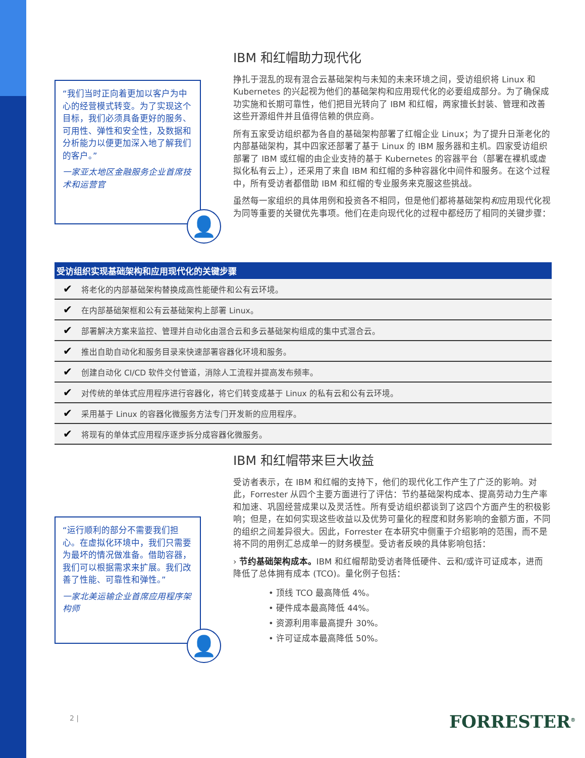“我们当时正向着更加以客户为中心的经营模式转变。为了实现这个目标，我们必须具备更好的服务、可用性、弹性和安全性，及数据和分析能力以便更加深入地了解我们的客户。”
一家亚太地区金融服务企业首席技术和运营官
👤
IBM 和红帽助力现代化
挣扎于混乱的现有混合云基础架构与未知的未来环境之间，受访组织将 Linux 和 Kubernetes 的兴起视为他们的基础架构和应用现代化的必要组成部分。为了确保成功实施和长期可靠性，他们把目光转向了 IBM 和红帽，两家擅长封装、管理和改善这些开源组件并且值得信赖的供应商。
所有五家受访组织都为各自的基础架构部署了红帽企业 Linux；为了提升日渐老化的内部基础架构，其中四家还部署了基于 Linux 的 IBM 服务器和主机。四家受访组织部署了 IBM 或红帽的由企业支持的基于 Kubernetes 的容器平台（部署在裸机或虚拟化私有云上），还采用了来自 IBM 和红帽的多种容器化中间件和服务。在这个过程中，所有受访者都借助 IBM 和红帽的专业服务来克服这些挑战。
虽然每一家组织的具体用例和投资各不相同，但是他们都将基础架构和应用现代化视为同等重要的关键优先事项。他们在走向现代化的过程中都经历了相同的关键步骤：
| 受访组织实现基础架构和应用现代化的关键步骤 | |
| --- | --- |
| ✔ | 将老化的内部基础架构替换成高性能硬件和公有云环境。 |
| ✔ | 在内部基础架框和公有云基础架构上部署 Linux。 |
| ✔ | 部署解决方案来监控、管理并自动化由混合云和多云基础架构组成的集中式混合云。 |
| ✔ | 推出自助自动化和服务目录来快速部署容器化环境和服务。 |
| ✔ | 创建自动化 CI/CD 软件交付管道，消除人工流程并提高发布频率。 |
| ✔ | 对传统的单体式应用程序进行容器化，将它们转变成基于 Linux 的私有云和公有云环境。 |
| ✔ | 采用基于 Linux 的容器化微服务方法专门开发新的应用程序。 |
| ✔ | 将现有的单体式应用程序逐步拆分成容器化微服务。 |
IBM 和红帽带来巨大收益
受访者表示，在 IBM 和红帽的支持下，他们的现代化工作产生了广泛的影响。对此，Forrester 从四个主要方面进行了评估：节约基础架构成本、提高劳动力生产率和加速、巩固经营成果以及灵活性。所有受访组织都谈到了这四个方面产生的积极影响；但是，在如何实现这些收益以及优势可量化的程度和财务影响的金额方面，不同的组织之间差异很大。因此，Forrester 在本研究中侧重于介绍影响的范围，而不是将不同的用例汇总成单一的财务模型。受访者反映的具体影响包括：
› 节约基础架构成本。IBM 和红帽帮助受访者降低硬件、云和/或许可证成本，进而降低了总体拥有成本 (TCO)。量化例子包括：
• 顶线 TCO 最高降低 4%。
• 硬件成本最高降低 44%。
• 资源利用率最高提升 30%。
• 许可证成本最高降低 50%。
“运行顺利的部分不需要我们担心。在虚拟化环境中，我们只需要为最坏的情况做准备。借助容器，我们可以根据需求来扩展。我们改善了性能、可靠性和弹性。”
一家北美运输企业首席应用程序架构师
👤
2 | FORRESTER<sup>®</sup>